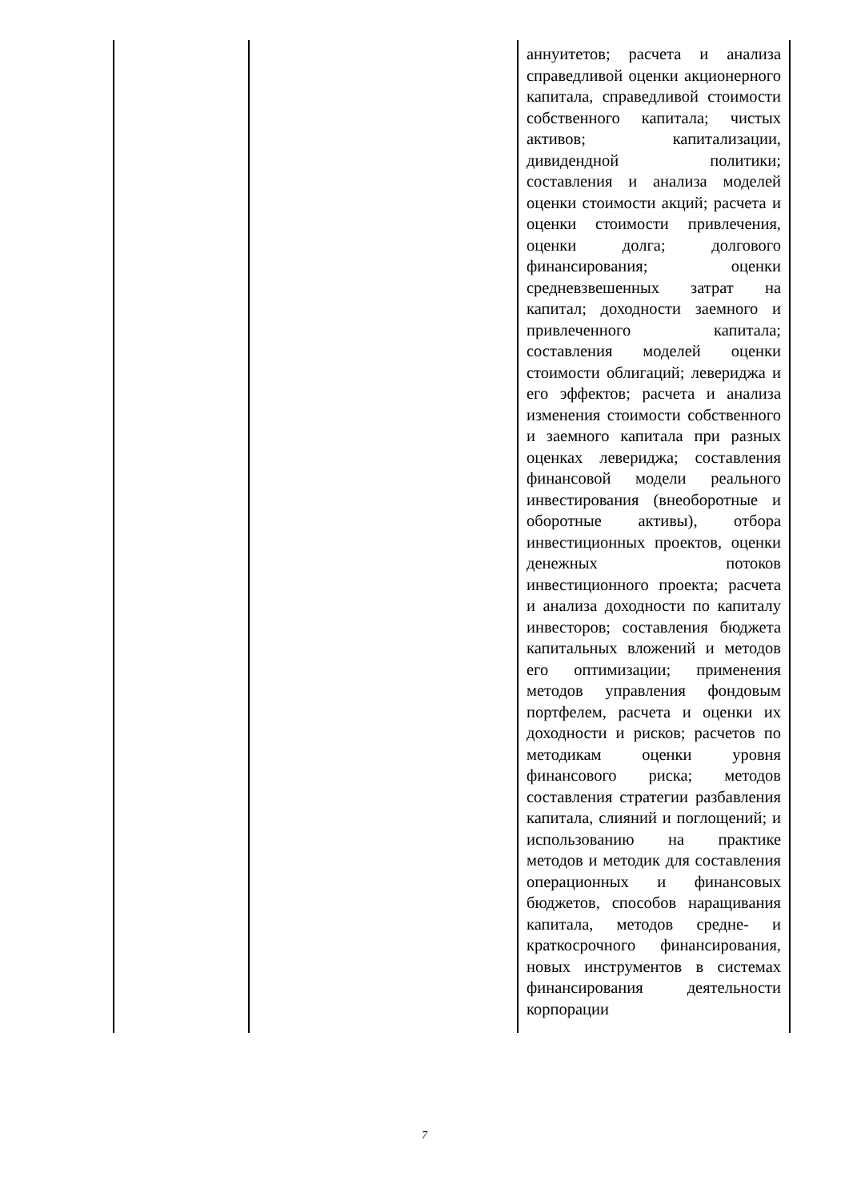| | | аннуитетов; расчета и анализа справедливой оценки акционерного капитала, справедливой стоимости собственного капитала; чистых активов; капитализации, дивидендной политики; составления и анализа моделей оценки стоимости акций; расчета и оценки стоимости привлечения, оценки долга; долгового финансирования; оценки средневзвешенных затрат на капитал; доходности заемного и привлеченного капитала; составления моделей оценки стоимости облигаций; левериджа и его эффектов; расчета и анализа изменения стоимости собственного и заемного капитала при разных оценках левериджа; составления финансовой модели реального инвестирования (внеоборотные и оборотные активы), отбора инвестиционных проектов, оценки денежных потоков инвестиционного проекта; расчета и анализа доходности по капиталу инвесторов; составления бюджета капитальных вложений и методов его оптимизации; применения методов управления фондовым портфелем, расчета и оценки их доходности и рисков; расчетов по методикам оценки уровня финансового риска; методов составления стратегии разбавления капитала, слияний и поглощений; и использованию на практике методов и методик для составления операционных и финансовых бюджетов, способов наращивания капитала, методов средне- и краткосрочного финансирования, новых инструментов в системах финансирования деятельности корпорации |
7